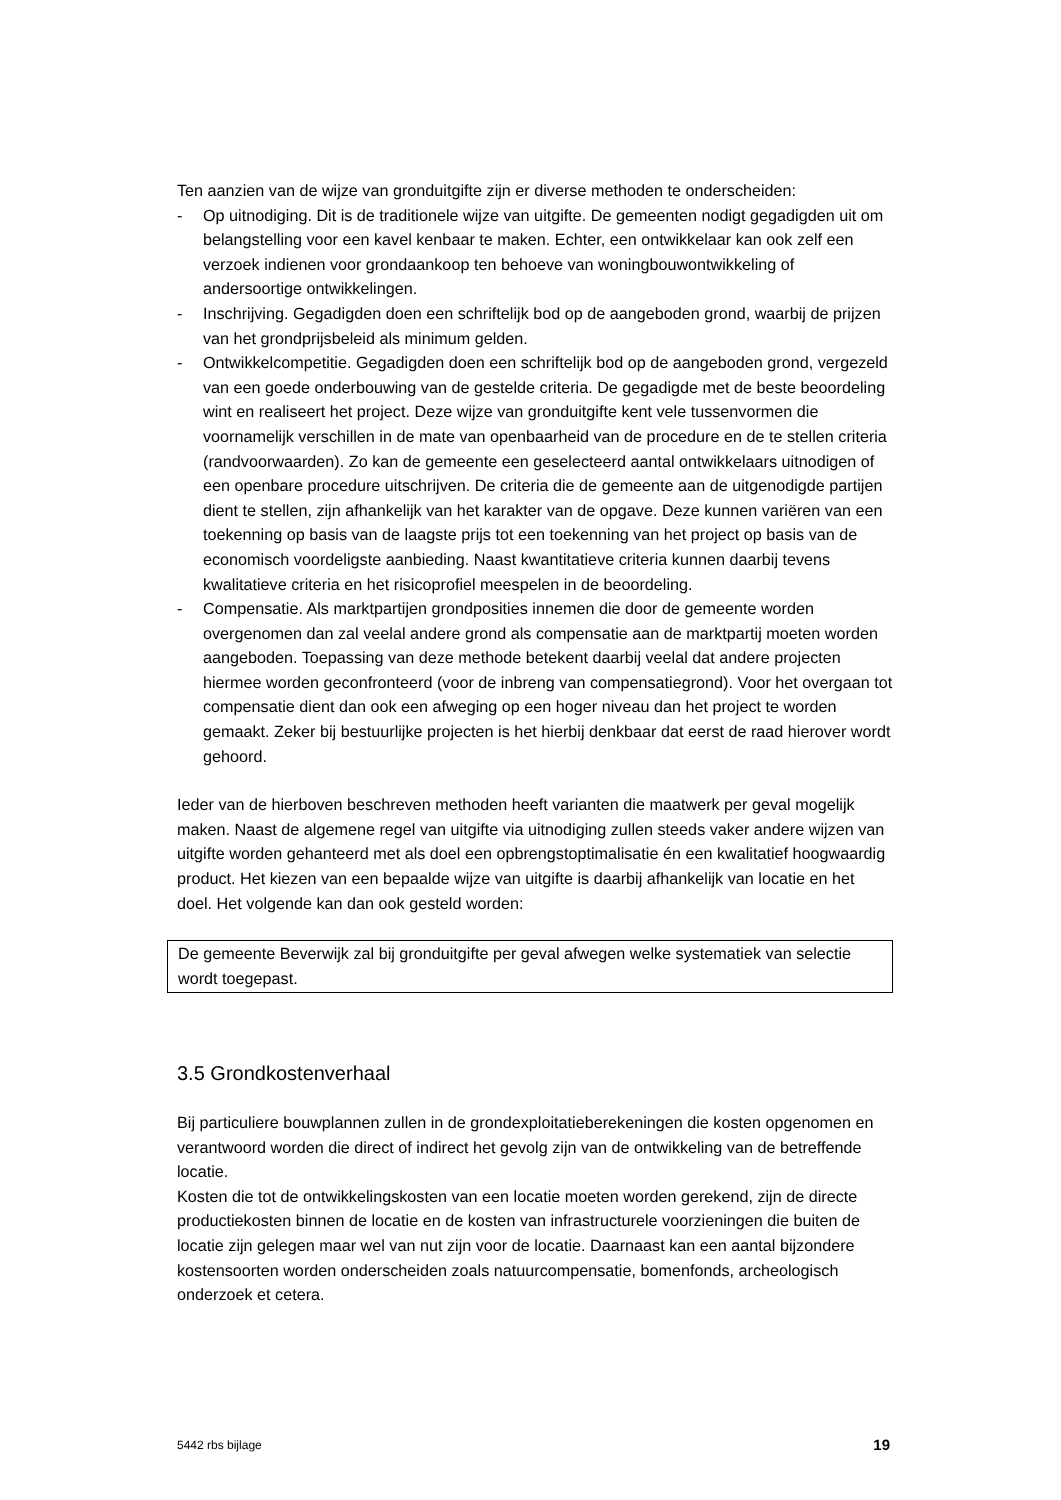Ten aanzien van de wijze van gronduitgifte zijn er diverse methoden te onderscheiden:
- Op uitnodiging. Dit is de traditionele wijze van uitgifte. De gemeenten nodigt gegadigden uit om belangstelling voor een kavel kenbaar te maken. Echter, een ontwikkelaar kan ook zelf een verzoek indienen voor grondaankoop ten behoeve van woningbouwontwikkeling of andersoortige ontwikkelingen.
- Inschrijving. Gegadigden doen een schriftelijk bod op de aangeboden grond, waarbij de prijzen van het grondprijsbeleid als minimum gelden.
- Ontwikkelcompetitie. Gegadigden doen een schriftelijk bod op de aangeboden grond, vergezeld van een goede onderbouwing van de gestelde criteria. De gegadigde met de beste beoordeling wint en realiseert het project. Deze wijze van gronduitgifte kent vele tussenvormen die voornamelijk verschillen in de mate van openbaarheid van de procedure en de te stellen criteria (randvoorwaarden). Zo kan de gemeente een geselecteerd aantal ontwikkelaars uitnodigen of een openbare procedure uitschrijven. De criteria die de gemeente aan de uitgenodigde partijen dient te stellen, zijn afhankelijk van het karakter van de opgave. Deze kunnen variëren van een toekenning op basis van de laagste prijs tot een toekenning van het project op basis van de economisch voordeligste aanbieding. Naast kwantitatieve criteria kunnen daarbij tevens kwalitatieve criteria en het risicoprofiel meespelen in de beoordeling.
- Compensatie. Als marktpartijen grondposities innemen die door de gemeente worden overgenomen dan zal veelal andere grond als compensatie aan de marktpartij moeten worden aangeboden. Toepassing van deze methode betekent daarbij veelal dat andere projecten hiermee worden geconfronteerd (voor de inbreng van compensatiegrond). Voor het overgaan tot compensatie dient dan ook een afweging op een hoger niveau dan het project te worden gemaakt. Zeker bij bestuurlijke projecten is het hierbij denkbaar dat eerst de raad hierover wordt gehoord.
Ieder van de hierboven beschreven methoden heeft varianten die maatwerk per geval mogelijk maken. Naast de algemene regel van uitgifte via uitnodiging zullen steeds vaker andere wijzen van uitgifte worden gehanteerd met als doel een opbrengstoptimalisatie én een kwalitatief hoogwaardig product. Het kiezen van een bepaalde wijze van uitgifte is daarbij afhankelijk van locatie en het doel. Het volgende kan dan ook gesteld worden:
De gemeente Beverwijk zal bij gronduitgifte per geval afwegen welke systematiek van selectie wordt toegepast.
3.5 Grondkostenverhaal
Bij particuliere bouwplannen zullen in de grondexploitatieberekeningen die kosten opgenomen en verantwoord worden die direct of indirect het gevolg zijn van de ontwikkeling van de betreffende locatie.
Kosten die tot de ontwikkelingskosten van een locatie moeten worden gerekend, zijn de directe productiekosten binnen de locatie en de kosten van infrastructurele voorzieningen die buiten de locatie zijn gelegen maar wel van nut zijn voor de locatie. Daarnaast kan een aantal bijzondere kostensoorten worden onderscheiden zoals natuurcompensatie, bomenfonds, archeologisch onderzoek et cetera.
5442 rbs bijlage 19